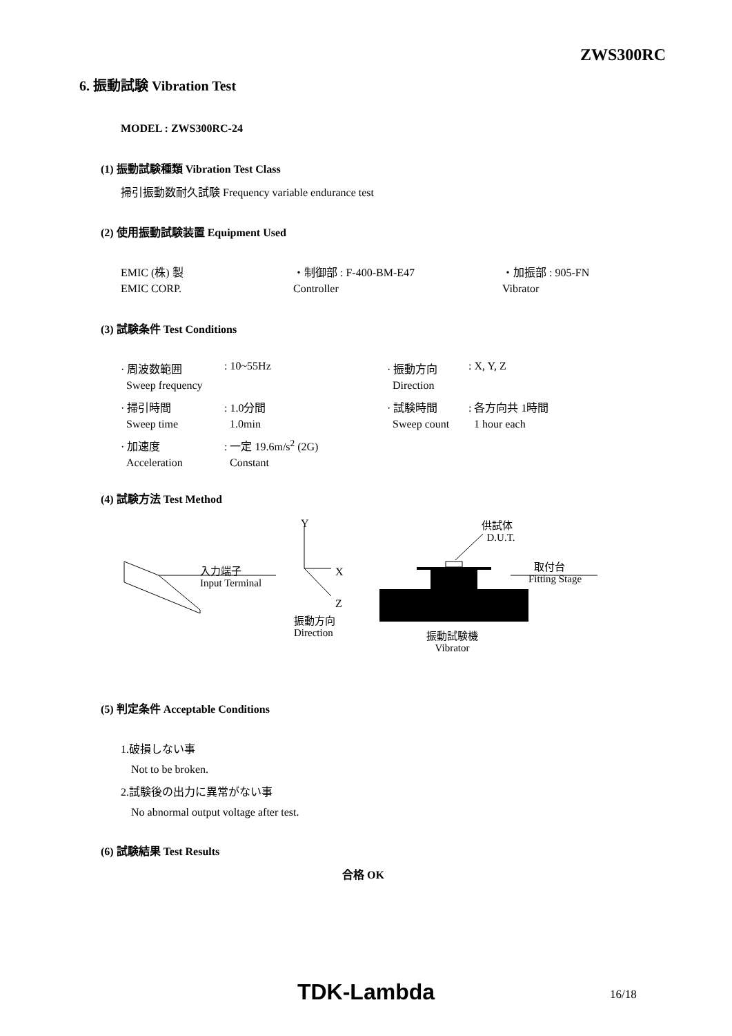ZWS300RC
6. 振動試験 Vibration Test
MODEL : ZWS300RC-24
(1) 振動試験種類 Vibration Test Class
掃引振動数耐久試験 Frequency variable endurance test
(2) 使用振動試験装置 Equipment Used
| EMIC (株) 製 | ・制御部 : F-400-BM-E47 | ・加振部 : 905-FN |
| EMIC CORP. | Controller | Vibrator |
(3) 試験条件 Test Conditions
| · 周波数範囲 | : 10~55Hz | · 振動方向 | : X, Y, Z |
| Sweep frequency | | Direction | |
| · 掃引時間 | : 1.0分間 | · 試験時間 | : 各方向共 1時間 |
| Sweep time | 1.0min | Sweep count | 1 hour each |
| · 加速度 | : 一定 19.6m/s<sup>2</sup> (2G) | | |
| Acceleration | Constant | | |
(4) 試験方法 Test Method
Y
X
Z
振動方向
Direction
入力端子
Input Terminal
供試体
D.U.T.
取付台
Fitting Stage
振動試験機
Vibrator
(5) 判定条件 Acceptable Conditions
1.破損しない事
Not to be broken.
2.試験後の出力に異常がない事
No abnormal output voltage after test.
(6) 試験結果 Test Results
合格 OK
TDK-Lambda 16/18